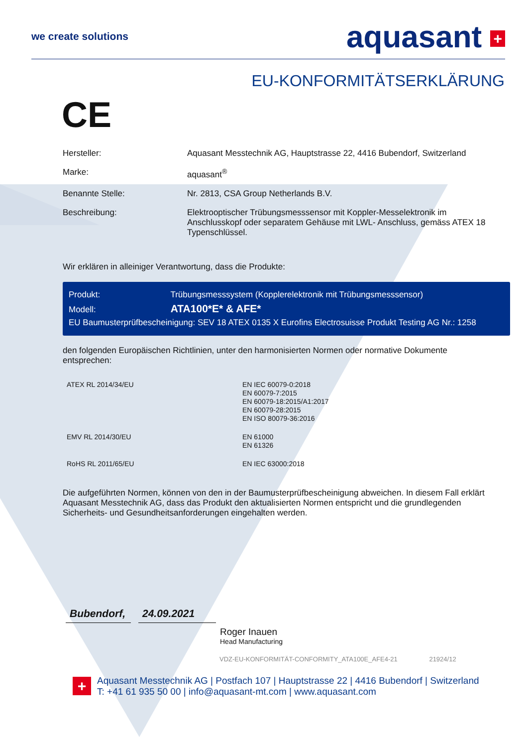we create solutions
aquasant +
EU-KONFORMITÄTSERKLÄRUNG
CE
| Hersteller: | Aquasant Messtechnik AG, Hauptstrasse 22, 4416 Bubendorf, Switzerland |
| Marke: | aquasant<sup>®</sup> |
| Benannte Stelle: | Nr. 2813, CSA Group Netherlands B.V. |
| Beschreibung: | Elektrooptischer Trübungsmesssensor mit Koppler-Messelektronik im Anschlusskopf oder separatem Gehäuse mit LWL- Anschluss, gemäss ATEX 18 Typenschlüssel. |
Wir erklären in alleiniger Verantwortung, dass die Produkte:
Produkt: Trübungsmesssystem (Kopplerelektronik mit Trübungsmesssensor)
Modell: ATA100*E* & AFE*
EU Baumusterprüfbescheinigung: SEV 18 ATEX 0135 X Eurofins Electrosuisse Produkt Testing AG Nr.: 1258
den folgenden Europäischen Richtlinien, unter den harmonisierten Normen oder normative Dokumente entsprechen:
| ATEX RL 2014/34/EU | EN IEC 60079-0:2018 EN 60079-7:2015 EN 60079-18:2015/A1:2017 EN 60079-28:2015 EN ISO 80079-36:2016 |
| EMV RL 2014/30/EU | EN 61000 EN 61326 |
| RoHS RL 2011/65/EU | EN IEC 63000:2018 |
Die aufgeführten Normen, können von den in der Baumusterprüfbescheinigung abweichen. In diesem Fall erklärt Aquasant Messtechnik AG, dass das Produkt den aktualisierten Normen entspricht und die grundlegenden Sicherheits- und Gesundheitsanforderungen eingehalten werden.
Bubendorf, 24.09.2021
Roger Inauen
Head Manufacturing
VDZ-EU-KONFORMITÄT-CONFORMITY_ATA100E_AFE4-21 21924/12
+
Aquasant Messtechnik AG | Postfach 107 | Hauptstrasse 22 | 4416 Bubendorf | Switzerland
T: +41 61 935 50 00 | info@aquasant-mt.com | www.aquasant.com